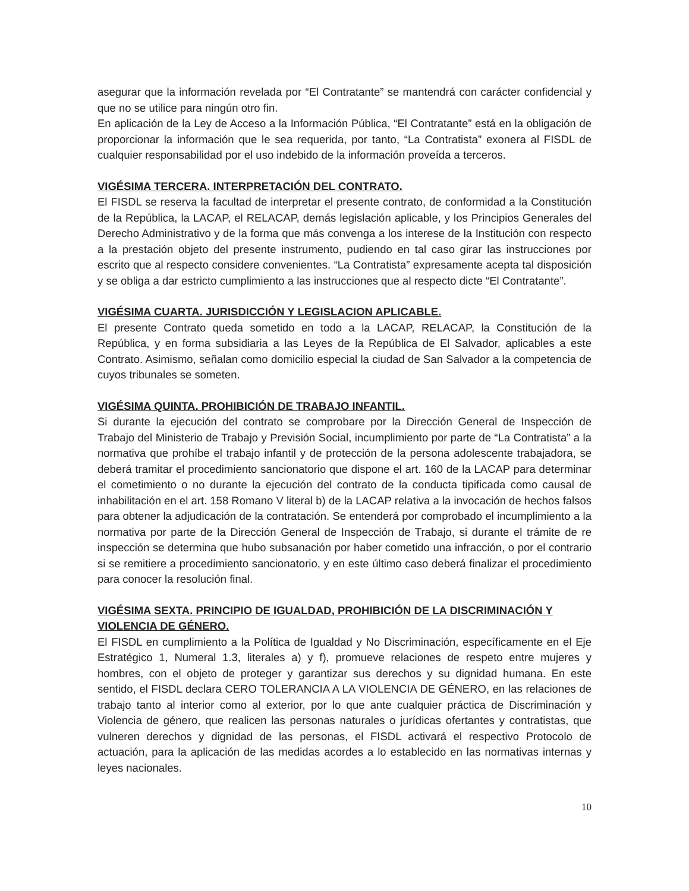asegurar que la información revelada por “El Contratante” se mantendrá con carácter confidencial y que no se utilice para ningún otro fin.
En aplicación de la Ley de Acceso a la Información Pública, “El Contratante” está en la obligación de proporcionar la información que le sea requerida, por tanto, “La Contratista” exonera al FISDL de cualquier responsabilidad por el uso indebido de la información proveída a terceros.
VIGÉSIMA TERCERA. INTERPRETACIÓN DEL CONTRATO.
El FISDL se reserva la facultad de interpretar el presente contrato, de conformidad a la Constitución de la República, la LACAP, el RELACAP, demás legislación aplicable, y los Principios Generales del Derecho Administrativo y de la forma que más convenga a los interese de la Institución con respecto a la prestación objeto del presente instrumento, pudiendo en tal caso girar las instrucciones por escrito que al respecto considere convenientes. “La Contratista” expresamente acepta tal disposición y se obliga a dar estricto cumplimiento a las instrucciones que al respecto dicte “El Contratante”.
VIGÉSIMA CUARTA. JURISDICCIÓN Y LEGISLACION APLICABLE.
El presente Contrato queda sometido en todo a la LACAP, RELACAP, la Constitución de la República, y en forma subsidiaria a las Leyes de la República de El Salvador, aplicables a este Contrato. Asimismo, señalan como domicilio especial la ciudad de San Salvador a la competencia de cuyos tribunales se someten.
VIGÉSIMA QUINTA. PROHIBICIÓN DE TRABAJO INFANTIL.
Si durante la ejecución del contrato se comprobare por la Dirección General de Inspección de Trabajo del Ministerio de Trabajo y Previsión Social, incumplimiento por parte de “La Contratista” a la normativa que prohíbe el trabajo infantil y de protección de la persona adolescente trabajadora, se deberá tramitar el procedimiento sancionatorio que dispone el art. 160 de la LACAP para determinar el cometimiento o no durante la ejecución del contrato de la conducta tipificada como causal de inhabilitación en el art. 158 Romano V literal b) de la LACAP relativa a la invocación de hechos falsos para obtener la adjudicación de la contratación. Se entenderá por comprobado el incumplimiento a la normativa por parte de la Dirección General de Inspección de Trabajo, si durante el trámite de re inspección se determina que hubo subsanación por haber cometido una infracción, o por el contrario si se remitiere a procedimiento sancionatorio, y en este último caso deberá finalizar el procedimiento para conocer la resolución final.
VIGÉSIMA SEXTA. PRINCIPIO DE IGUALDAD, PROHIBICIÓN DE LA DISCRIMINACIÓN Y VIOLENCIA DE GÉNERO.
El FISDL en cumplimiento a la Política de Igualdad y No Discriminación, específicamente en el Eje Estratégico 1, Numeral 1.3, literales a) y f), promueve relaciones de respeto entre mujeres y hombres, con el objeto de proteger y garantizar sus derechos y su dignidad humana. En este sentido, el FISDL declara CERO TOLERANCIA A LA VIOLENCIA DE GÉNERO, en las relaciones de trabajo tanto al interior como al exterior, por lo que ante cualquier práctica de Discriminación y Violencia de género, que realicen las personas naturales o jurídicas ofertantes y contratistas, que vulneren derechos y dignidad de las personas, el FISDL activará el respectivo Protocolo de actuación, para la aplicación de las medidas acordes a lo establecido en las normativas internas y leyes nacionales.
10